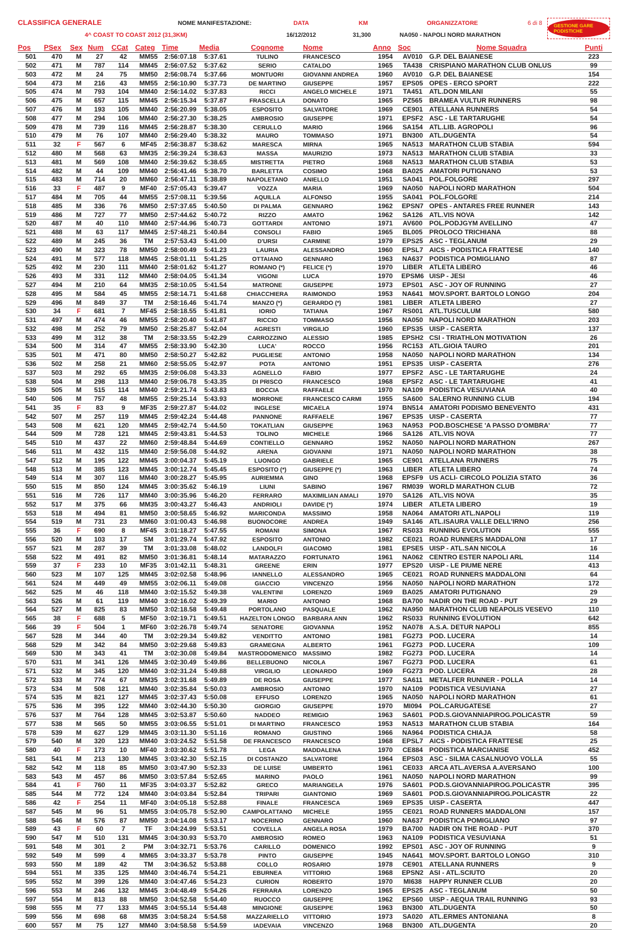CLASSIFICA GENERALE NOME MANIFESTAZIONE: DATA KM ORGANIZZATORE 6 di 8
4^ COAST TO COAST 2012 (31,3KM) 16/12/2012 31,300 NA050 - NAPOLI NORD MARATHON
GESTIONE GARE PODISTICHE
| Pos | PSex | Sex | Num | CCat | Categ | Time | Media | Cognome | Nome | Anno | Soc | Nome Squadra | Punti |
| --- | --- | --- | --- | --- | --- | --- | --- | --- | --- | --- | --- | --- | --- |
| 501 | 470 | M | 27 | 42 | MM55 | 2:56:07.18 | 5:37.61 | TULINO | FRANCESCO | 1954 | AV010 | G.P. DEL BAIANESE | 223 |
| 502 | 471 | M | 787 | 114 | MM45 | 2:56:07.52 | 5:37.62 | SERIO | CATALDO | 1965 | TA438 | CRISPIANO MARATHON CLUB ONLUS | 99 |
| 503 | 472 | M | 24 | 75 | MM50 | 2:56:08.74 | 5:37.66 | MONTUORI | GIOVANNI ANDREA | 1960 | AV010 | G.P. DEL BAIANESE | 154 |
| 504 | 473 | M | 216 | 43 | MM55 | 2:56:10.90 | 5:37.73 | DE MARTINO | GIUSEPPE | 1957 | EPS05 | OPES - ERCO SPORT | 222 |
| 505 | 474 | M | 793 | 104 | MM40 | 2:56:14.02 | 5:37.83 | RICCI | ANGELO MICHELE | 1971 | TA451 | ATL.DON MILANI | 55 |
| 506 | 475 | M | 657 | 115 | MM45 | 2:56:15.34 | 5:37.87 | FRASCELLA | DONATO | 1965 | PZ565 | BRAMEA VULTUR RUNNERS | 98 |
| 507 | 476 | M | 193 | 105 | MM40 | 2:56:20.99 | 5:38.05 | ESPOSITO | SALVATORE | 1969 | CE901 | ATELLANA RUNNERS | 54 |
| 508 | 477 | M | 294 | 106 | MM40 | 2:56:27.30 | 5:38.25 | AMBROSIO | GIUSEPPE | 1971 | EPSF2 | ASC - LE TARTARUGHE | 54 |
| 509 | 478 | M | 739 | 116 | MM45 | 2:56:28.87 | 5:38.30 | CERULLO | MARIO | 1966 | SA154 | ATL.LIB. AGROPOLI | 96 |
| 510 | 479 | M | 76 | 107 | MM40 | 2:56:29.40 | 5:38.32 | MAURO | TOMMASO | 1971 | BN300 | ATL.DUGENTA | 54 |
| 511 | 32 | F | 567 | 6 | MF45 | 2:56:38.87 | 5:38.62 | MARESCA | MIRNA | 1965 | NA513 | MARATHON CLUB STABIA | 594 |
| 512 | 480 | M | 568 | 63 | MM35 | 2:56:39.24 | 5:38.63 | MASSA | MAURIZIO | 1973 | NA513 | MARATHON CLUB STABIA | 33 |
| 513 | 481 | M | 569 | 108 | MM40 | 2:56:39.62 | 5:38.65 | MISTRETTA | PIETRO | 1968 | NA513 | MARATHON CLUB STABIA | 53 |
| 514 | 482 | M | 44 | 109 | MM40 | 2:56:41.46 | 5:38.70 | BARLETTA | COSIMO | 1968 | BA025 | AMATORI PUTIGNANO | 53 |
| 515 | 483 | M | 714 | 20 | MM60 | 2:56:47.11 | 5:38.89 | NAPOLETANO | ANIELLO | 1951 | SA041 | POL.FOLGORE | 297 |
| 516 | 33 | F | 487 | 9 | MF40 | 2:57:05.43 | 5:39.47 | VOZZA | MARIA | 1969 | NA050 | NAPOLI NORD MARATHON | 504 |
| 517 | 484 | M | 705 | 44 | MM55 | 2:57:08.11 | 5:39.56 | AQUILLA | ALFONSO | 1955 | SA041 | POL.FOLGORE | 214 |
| 518 | 485 | M | 336 | 76 | MM50 | 2:57:37.65 | 5:40.50 | DI PALMA | GENNARO | 1962 | EPSN7 | OPES - ANTARES FREE RUNNER | 143 |
| 519 | 486 | M | 727 | 77 | MM50 | 2:57:44.62 | 5:40.72 | RIZZO | AMATO | 1962 | SA126 | ATL.VIS NOVA | 142 |
| 520 | 487 | M | 40 | 110 | MM40 | 2:57:44.96 | 5:40.73 | GOTTARDI | ANTONIO | 1971 | AV600 | POL.PODJGYM AVELLINO | 47 |
| 521 | 488 | M | 63 | 117 | MM45 | 2:57:48.21 | 5:40.84 | CONSOLI | FABIO | 1965 | BL005 | PROLOCO TRICHIANA | 88 |
| 522 | 489 | M | 245 | 36 | TM | 2:57:53.43 | 5:41.00 | D'URSI | CARMINE | 1979 | EPS25 | ASC - TEGLANUM | 29 |
| 523 | 490 | M | 323 | 78 | MM50 | 2:58:00.49 | 5:41.23 | LAURIA | ALESSANDRO | 1960 | EPSL7 | AICS - PODISTICA FRATTESE | 140 |
| 524 | 491 | M | 577 | 118 | MM45 | 2:58:01.11 | 5:41.25 | OTTAIANO | GENNARO | 1963 | NA637 | PODISTICA POMIGLIANO | 87 |
| 525 | 492 | M | 230 | 111 | MM40 | 2:58:01.62 | 5:41.27 | ROMANO (*) | FELICE (*) | 1970 | LIBER | ATLETA LIBERO | 46 |
| 526 | 493 | M | 331 | 112 | MM40 | 2:58:04.05 | 5:41.34 | VIGONI | LUCA | 1970 | EPSM6 | UISP - JESI | 46 |
| 527 | 494 | M | 210 | 64 | MM35 | 2:58:10.05 | 5:41.54 | MATRONE | GIUSEPPE | 1973 | EPS01 | ASC - JOY OF RUNNING | 27 |
| 528 | 495 | M | 584 | 45 | MM55 | 2:58:14.71 | 5:41.68 | CHIACCHIERA | RAIMONDO | 1953 | NA641 | MOV.SPORT. BARTOLO LONGO | 204 |
| 529 | 496 | M | 849 | 37 | TM | 2:58:16.46 | 5:41.74 | MANZO (*) | GERARDO (*) | 1981 | LIBER | ATLETA LIBERO | 27 |
| 530 | 34 | F | 681 | 7 | MF45 | 2:58:18.55 | 5:41.81 | IORIO | TATIANA | 1967 | RS001 | ATL.TUSCULUM | 580 |
| 531 | 497 | M | 474 | 46 | MM55 | 2:58:20.40 | 5:41.87 | RICCIO | TOMMASO | 1956 | NA050 | NAPOLI NORD MARATHON | 203 |
| 532 | 498 | M | 252 | 79 | MM50 | 2:58:25.87 | 5:42.04 | AGRESTI | VIRGILIO | 1960 | EPS35 | UISP - CASERTA | 137 |
| 533 | 499 | M | 312 | 38 | TM | 2:58:33.55 | 5:42.29 | CARROZZINO | ALESSIO | 1985 | EPSH2 | CSI - TRIATHLON MOTIVATION | 26 |
| 534 | 500 | M | 314 | 47 | MM55 | 2:58:33.90 | 5:42.30 | LUCA' | ROCCO | 1956 | RC153 | ATL.GIOIA TAURO | 201 |
| 535 | 501 | M | 471 | 80 | MM50 | 2:58:50.27 | 5:42.82 | PUGLIESE | ANTONIO | 1958 | NA050 | NAPOLI NORD MARATHON | 134 |
| 536 | 502 | M | 258 | 21 | MM60 | 2:58:55.05 | 5:42.97 | POTA | ANTONIO | 1951 | EPS35 | UISP - CASERTA | 276 |
| 537 | 503 | M | 292 | 65 | MM35 | 2:59:06.08 | 5:43.33 | AGNELLO | FABIO | 1977 | EPSF2 | ASC - LE TARTARUGHE | 24 |
| 538 | 504 | M | 298 | 113 | MM40 | 2:59:06.78 | 5:43.35 | DI PRISCO | FRANCESCO | 1968 | EPSF2 | ASC - LE TARTARUGHE | 41 |
| 539 | 505 | M | 515 | 114 | MM40 | 2:59:21.74 | 5:43.83 | BOCCIA | RAFFAELE | 1970 | NA109 | PODISTICA VESUVIANA | 40 |
| 540 | 506 | M | 757 | 48 | MM55 | 2:59:25.14 | 5:43.93 | MORRONE | FRANCESCO CARMI | 1955 | SA600 | SALERNO RUNNING CLUB | 194 |
| 541 | 35 | F | 83 | 9 | MF35 | 2:59:27.87 | 5:44.02 | INGLESE | MICAELA | 1974 | BN514 | AMATORI PODISMO BENEVENTO | 431 |
| 542 | 507 | M | 257 | 119 | MM45 | 2:59:42.24 | 5:44.48 | PANNONE | RAFFAELE | 1967 | EPS35 | UISP - CASERTA | 77 |
| 543 | 508 | M | 621 | 120 | MM45 | 2:59:42.74 | 5:44.50 | TOKATLIAN | GIUSEPPE | 1963 | NA953 | POD.BOSCHESE 'A PASSO D'OMBRA' | 77 |
| 544 | 509 | M | 728 | 121 | MM45 | 2:59:43.81 | 5:44.53 | TOLINO | MICHELE | 1966 | SA126 | ATL.VIS NOVA | 77 |
| 545 | 510 | M | 437 | 22 | MM60 | 2:59:48.84 | 5:44.69 | CONTIELLO | GENNARO | 1952 | NA050 | NAPOLI NORD MARATHON | 267 |
| 546 | 511 | M | 432 | 115 | MM40 | 2:59:56.08 | 5:44.92 | ARENA | GIOVANNI | 1971 | NA050 | NAPOLI NORD MARATHON | 38 |
| 547 | 512 | M | 195 | 122 | MM45 | 3:00:04.37 | 5:45.19 | LUONGO | GABRIELE | 1965 | CE901 | ATELLANA RUNNERS | 75 |
| 548 | 513 | M | 385 | 123 | MM45 | 3:00:12.74 | 5:45.45 | ESPOSITO (*) | GIUSEPPE (*) | 1963 | LIBER | ATLETA LIBERO | 74 |
| 549 | 514 | M | 307 | 116 | MM40 | 3:00:28.27 | 5:45.95 | AURIEMMA | GINO | 1968 | EPSF9 | US ACLI- CIRCOLO POLIZIA STATO | 36 |
| 550 | 515 | M | 850 | 124 | MM45 | 3:00:35.62 | 5:46.19 | LIUNI | SABINO | 1967 | RM039 | WORLD MARATHON CLUB | 72 |
| 551 | 516 | M | 726 | 117 | MM40 | 3:00:35.96 | 5:46.20 | FERRARO | MAXIMILIAN AMALI | 1970 | SA126 | ATL.VIS NOVA | 35 |
| 552 | 517 | M | 375 | 66 | MM35 | 3:00:43.27 | 5:46.43 | ANDRIOLI | DAVIDE (*) | 1974 | LIBER | ATLETA LIBERO | 19 |
| 553 | 518 | M | 494 | 81 | MM50 | 3:00:58.65 | 5:46.92 | MARICONDA | MASSIMO | 1958 | NA064 | AMATORI ATL.NAPOLI | 119 |
| 554 | 519 | M | 731 | 23 | MM60 | 3:01:00.43 | 5:46.98 | BUONOCORE | ANDREA | 1949 | SA146 | ATL.ISAURA VALLE DELL'IRNO | 256 |
| 555 | 36 | F | 690 | 8 | MF45 | 3:01:18.27 | 5:47.55 | ROMANI | SIMONA | 1967 | RS033 | RUNNING EVOLUTION | 555 |
| 556 | 520 | M | 103 | 17 | SM | 3:01:29.74 | 5:47.92 | ESPOSITO | ANTONIO | 1982 | CE021 | ROAD RUNNERS MADDALONI | 17 |
| 557 | 521 | M | 287 | 39 | TM | 3:01:33.08 | 5:48.02 | LANDOLFI | GIACOMO | 1981 | EPSE5 | UISP - ATL.SAN NICOLA | 16 |
| 558 | 522 | M | 491 | 82 | MM50 | 3:01:36.81 | 5:48.14 | MATARAZZO | FORTUNATO | 1961 | NA062 | CENTRO ESTER NAPOLI ARL | 114 |
| 559 | 37 | F | 233 | 10 | MF35 | 3:01:42.11 | 5:48.31 | GREENE | ERIN | 1977 | EPS20 | UISP - LE PIUME NERE | 413 |
| 560 | 523 | M | 107 | 125 | MM45 | 3:02:02.58 | 5:48.96 | IANNELLO | ALESSANDRO | 1965 | CE021 | ROAD RUNNERS MADDALONI | 64 |
| 561 | 524 | M | 449 | 49 | MM55 | 3:02:06.11 | 5:49.08 | GIACCIO | VINCENZO | 1956 | NA050 | NAPOLI NORD MARATHON | 172 |
| 562 | 525 | M | 46 | 118 | MM40 | 3:02:15.52 | 5:49.38 | VALENTINI | LORENZO | 1969 | BA025 | AMATORI PUTIGNANO | 29 |
| 563 | 526 | M | 61 | 119 | MM40 | 3:02:16.02 | 5:49.39 | MARIO | ANTONIO | 1968 | BA700 | NADIR ON THE ROAD - PUT | 29 |
| 564 | 527 | M | 825 | 83 | MM50 | 3:02:18.58 | 5:49.48 | PORTOLANO | PASQUALE | 1962 | NA950 | MARATHON CLUB NEAPOLIS VESEVO | 110 |
| 565 | 38 | F | 688 | 5 | MF50 | 3:02:19.71 | 5:49.51 | HAZELTON LONGO | BARBARA ANN | 1962 | RS033 | RUNNING EVOLUTION | 642 |
| 566 | 39 | F | 504 | 1 | MF60 | 3:02:26.78 | 5:49.74 | SENATORE | GIOVANNA | 1952 | NA078 | A.S.A. DETUR NAPOLI | 855 |
| 567 | 528 | M | 344 | 40 | TM | 3:02:29.34 | 5:49.82 | VENDITTO | ANTONIO | 1981 | FG273 | POD. LUCERA | 14 |
| 568 | 529 | M | 342 | 84 | MM50 | 3:02:29.68 | 5:49.83 | GRAMEGNA | ALBERTO | 1961 | FG273 | POD. LUCERA | 109 |
| 569 | 530 | M | 343 | 41 | TM | 3:02:30.08 | 5:49.84 | MASTRODOMENICO | MASSIMO | 1982 | FG273 | POD. LUCERA | 14 |
| 570 | 531 | M | 341 | 126 | MM45 | 3:02:30.49 | 5:49.86 | BELLEBUONO | NICOLA | 1967 | FG273 | POD. LUCERA | 61 |
| 571 | 532 | M | 345 | 120 | MM40 | 3:02:31.24 | 5:49.88 | VIRGILIO | LEONARDO | 1969 | FG273 | POD. LUCERA | 28 |
| 572 | 533 | M | 774 | 67 | MM35 | 3:02:31.68 | 5:49.89 | DE ROSA | GIUSEPPE | 1977 | SA611 | METALFER RUNNER - POLLA | 14 |
| 573 | 534 | M | 508 | 121 | MM40 | 3:02:35.84 | 5:50.03 | AMBROSIO | ANTONIO | 1970 | NA109 | PODISTICA VESUVIANA | 27 |
| 574 | 535 | M | 821 | 127 | MM45 | 3:02:37.43 | 5:50.08 | EFFUSO | LORENZO | 1965 | NA050 | NAPOLI NORD MARATHON | 61 |
| 575 | 536 | M | 395 | 122 | MM40 | 3:02:44.30 | 5:50.30 | GIORGIO | GIUSEPPE | 1970 | MI094 | POL.CARUGATESE | 27 |
| 576 | 537 | M | 764 | 128 | MM45 | 3:02:53.87 | 5:50.60 | NADDEO | REMIGIO | 1963 | SA601 | POD.S.GIOVANNIAPIROG.POLICASTR | 59 |
| 577 | 538 | M | 565 | 50 | MM55 | 3:03:06.55 | 5:51.01 | DI MARTINO | FRANCESCO | 1953 | NA513 | MARATHON CLUB STABIA | 164 |
| 578 | 539 | M | 627 | 129 | MM45 | 3:03:11.30 | 5:51.16 | ROMANO | GIUSTINO | 1966 | NA964 | PODISTICA CHIAJA | 58 |
| 579 | 540 | M | 320 | 123 | MM40 | 3:03:24.52 | 5:51.58 | DE FRANCESCO | FRANCESCO | 1968 | EPSL7 | AICS - PODISTICA FRATTESE | 25 |
| 580 | 40 | F | 173 | 10 | MF40 | 3:03:30.62 | 5:51.78 | LEGA | MADDALENA | 1970 | CE884 | PODISTICA MARCIANISE | 452 |
| 581 | 541 | M | 213 | 130 | MM45 | 3:03:42.30 | 5:52.15 | DI COSTANZO | SALVATORE | 1964 | EPS03 | ASC - SILMA CASALNUOVO VOLLA | 55 |
| 582 | 542 | M | 118 | 85 | MM50 | 3:03:47.90 | 5:52.33 | DE LUISE | UMBERTO | 1961 | CE033 | ARCA ATL.AVERSA A.AVERSANO | 100 |
| 583 | 543 | M | 457 | 86 | MM50 | 3:03:57.84 | 5:52.65 | MARINO | PAOLO | 1961 | NA050 | NAPOLI NORD MARATHON | 99 |
| 584 | 41 | F | 760 | 11 | MF35 | 3:04:03.37 | 5:52.82 | GRECO | MARIANGELA | 1976 | SA601 | POD.S.GIOVANNIAPIROG.POLICASTR | 395 |
| 585 | 544 | M | 772 | 124 | MM40 | 3:04:03.84 | 5:52.84 | TRIPARI | GIANTONIO | 1969 | SA601 | POD.S.GIOVANNIAPIROG.POLICASTR | 22 |
| 586 | 42 | F | 254 | 11 | MF40 | 3:04:05.18 | 5:52.88 | FINALE | FRANCESCA | 1969 | EPS35 | UISP - CASERTA | 447 |
| 587 | 545 | M | 96 | 51 | MM55 | 3:04:05.78 | 5:52.90 | CAMPOLATTANO | MICHELE | 1955 | CE021 | ROAD RUNNERS MADDALONI | 157 |
| 588 | 546 | M | 576 | 87 | MM50 | 3:04:14.08 | 5:53.17 | NOCERINO | GENNARO | 1960 | NA637 | PODISTICA POMIGLIANO | 97 |
| 589 | 43 | F | 60 | 7 | TF | 3:04:24.99 | 5:53.51 | COVELLA | ANGELA ROSA | 1979 | BA700 | NADIR ON THE ROAD - PUT | 370 |
| 590 | 547 | M | 510 | 131 | MM45 | 3:04:30.93 | 5:53.70 | AMBROSIO | ROMEO | 1963 | NA109 | PODISTICA VESUVIANA | 51 |
| 591 | 548 | M | 301 | 2 | PM | 3:04:32.71 | 5:53.76 | CARILLO | DOMENICO | 1992 | EPS01 | ASC - JOY OF RUNNING | 9 |
| 592 | 549 | M | 599 | 4 | MM65 | 3:04:33.37 | 5:53.78 | PINTO | GIUSEPPE | 1945 | NA641 | MOV.SPORT. BARTOLO LONGO | 310 |
| 593 | 550 | M | 189 | 42 | TM | 3:04:36.52 | 5:53.88 | COLLO | ROSARIO | 1978 | CE901 | ATELLANA RUNNERS | 9 |
| 594 | 551 | M | 335 | 125 | MM40 | 3:04:46.74 | 5:54.21 | EBURNEA | VITTORIO | 1968 | EPSN2 | ASI - ATL.SCIUTO | 20 |
| 595 | 552 | M | 399 | 126 | MM40 | 3:04:47.46 | 5:54.23 | CURION | ROBERTO | 1970 | MI638 | HAPPY RUNNER CLUB | 20 |
| 596 | 553 | M | 246 | 132 | MM45 | 3:04:48.49 | 5:54.26 | FERRARA | LORENZO | 1965 | EPS25 | ASC - TEGLANUM | 50 |
| 597 | 554 | M | 813 | 88 | MM50 | 3:04:52.58 | 5:54.40 | RUOCCO | GIUSEPPE | 1962 | EPS60 | UISP - AEQUA TRAIL RUNNING | 93 |
| 598 | 555 | M | 77 | 133 | MM45 | 3:04:55.14 | 5:54.48 | MINGIONE | GIUSEPPE | 1963 | BN300 | ATL.DUGENTA | 50 |
| 599 | 556 | M | 698 | 68 | MM35 | 3:04:58.24 | 5:54.58 | MAZZARIELLO | VITTORIO | 1973 | SA020 | ATL.ERMES ANTONIANA | 8 |
| 600 | 557 | M | 75 | 127 | MM40 | 3:04:58.58 | 5:54.59 | IADEVAIA | VINCENZO | 1968 | BN300 | ATL.DUGENTA | 20 |